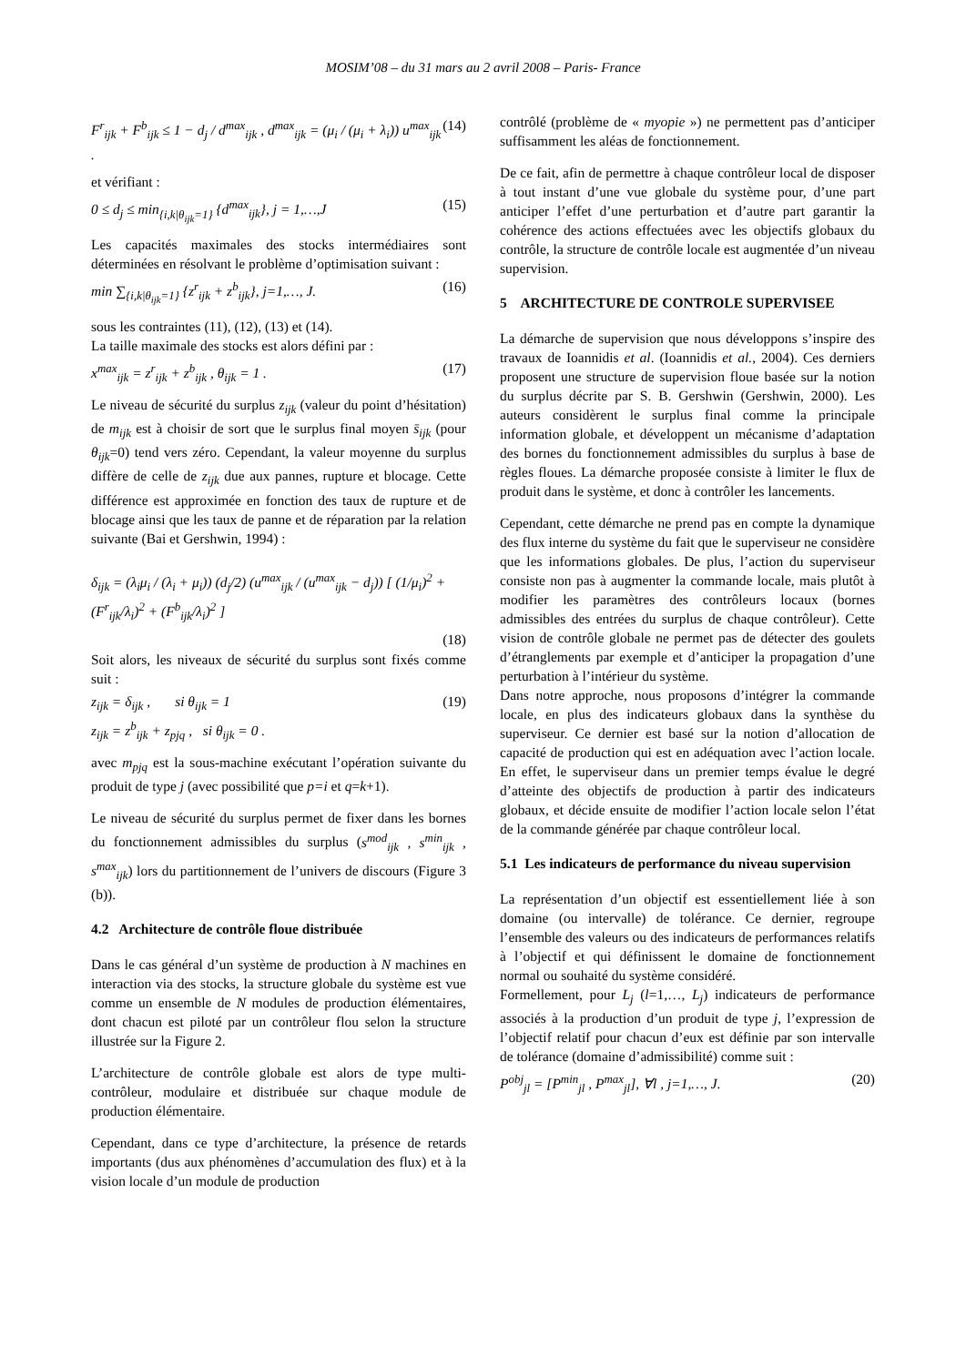MOSIM’08 – du 31 mars au 2 avril 2008 – Paris- France
F<sup>r</sup><sub>ijk</sub> + F<sup>b</sup><sub>ijk</sub> ≤ 1 − d<sub>j</sub> / d<sup>max</sup><sub>ijk</sub> , d<sup>max</sup><sub>ijk</sub> = (μ<sub>i</sub> / (μ<sub>i</sub> + λ<sub>i</sub>)) u<sup>max</sup><sub>ijk</sub> .
(14)
et vérifiant :
0 ≤ d<sub>j</sub> ≤ min<sub>{i,k|θ<sub>ijk</sub>=1}</sub> {d<sup>max</sup><sub>ijk</sub>}, j = 1,…,J
(15)
Les capacités maximales des stocks intermédiaires sont déterminées en résolvant le problème d’optimisation suivant :
min ∑<sub>{i,k|θ<sub>ijk</sub>=1}</sub> {z<sup>r</sup><sub>ijk</sub> + z<sup>b</sup><sub>ijk</sub>}, j=1,…, J.
(16)
sous les contraintes (11), (12), (13) et (14).
La taille maximale des stocks est alors défini par :
x<sup>max</sup><sub>ijk</sub> = z<sup>r</sup><sub>ijk</sub> + z<sup>b</sup><sub>ijk</sub> , θ<sub>ijk</sub> = 1 .
(17)
Le niveau de sécurité du surplus z<sub>ijk</sub> (valeur du point d’hésitation) de m<sub>ijk</sub> est à choisir de sort que le surplus final moyen s̄<sub>ijk</sub> (pour θ<sub>ijk</sub>=0) tend vers zéro. Cependant, la valeur moyenne du surplus diffère de celle de z<sub>ijk</sub> due aux pannes, rupture et blocage. Cette différence est approximée en fonction des taux de rupture et de blocage ainsi que les taux de panne et de réparation par la relation suivante (Bai et Gershwin, 1994) :
δ<sub>ijk</sub> = (λ<sub>i</sub>μ<sub>i</sub> / (λ<sub>i</sub> + μ<sub>i</sub>)) (d<sub>j</sub>/2) (u<sup>max</sup><sub>ijk</sub> / (u<sup>max</sup><sub>ijk</sub> − d<sub>j</sub>)) [ (1/μ<sub>i</sub>)<sup>2</sup> + (F<sup>r</sup><sub>ijk</sub>/λ<sub>i</sub>)<sup>2</sup> + (F<sup>b</sup><sub>ijk</sub>/λ<sub>i</sub>)<sup>2</sup> ]
(18)
Soit alors, les niveaux de sécurité du surplus sont fixés comme suit :
z<sub>ijk</sub> = δ<sub>ijk</sub> , si θ<sub>ijk</sub> = 1
z<sub>ijk</sub> = z<sup>b</sup><sub>ijk</sub> + z<sub>pjq</sub> , si θ<sub>ijk</sub> = 0 .
(19)
avec m<sub>pjq</sub> est la sous-machine exécutant l’opération suivante du produit de type j (avec possibilité que p=i et q=k+1).
Le niveau de sécurité du surplus permet de fixer dans les bornes du fonctionnement admissibles du surplus (s<sup>mod</sup><sub>ijk</sub> , s<sup>min</sup><sub>ijk</sub> , s<sup>max</sup><sub>ijk</sub>) lors du partitionnement de l’univers de discours (Figure 3 (b)).
4.2 Architecture de contrôle floue distribuée
Dans le cas général d’un système de production à N machines en interaction via des stocks, la structure globale du système est vue comme un ensemble de N modules de production élémentaires, dont chacun est piloté par un contrôleur flou selon la structure illustrée sur la Figure 2.
L’architecture de contrôle globale est alors de type multi-contrôleur, modulaire et distribuée sur chaque module de production élémentaire.
Cependant, dans ce type d’architecture, la présence de retards importants (dus aux phénomènes d’accumulation des flux) et à la vision locale d’un module de production
contrôlé (problème de « myopie ») ne permettent pas d’anticiper suffisamment les aléas de fonctionnement.
De ce fait, afin de permettre à chaque contrôleur local de disposer à tout instant d’une vue globale du système pour, d’une part anticiper l’effet d’une perturbation et d’autre part garantir la cohérence des actions effectuées avec les objectifs globaux du contrôle, la structure de contrôle locale est augmentée d’un niveau supervision.
5 ARCHITECTURE DE CONTROLE SUPERVISEE
La démarche de supervision que nous développons s’inspire des travaux de Ioannidis et al. (Ioannidis et al., 2004). Ces derniers proposent une structure de supervision floue basée sur la notion du surplus décrite par S. B. Gershwin (Gershwin, 2000). Les auteurs considèrent le surplus final comme la principale information globale, et développent un mécanisme d’adaptation des bornes du fonctionnement admissibles du surplus à base de règles floues. La démarche proposée consiste à limiter le flux de produit dans le système, et donc à contrôler les lancements.
Cependant, cette démarche ne prend pas en compte la dynamique des flux interne du système du fait que le superviseur ne considère que les informations globales. De plus, l’action du superviseur consiste non pas à augmenter la commande locale, mais plutôt à modifier les paramètres des contrôleurs locaux (bornes admissibles des entrées du surplus de chaque contrôleur). Cette vision de contrôle globale ne permet pas de détecter des goulets d’étranglements par exemple et d’anticiper la propagation d’une perturbation à l’intérieur du système.
Dans notre approche, nous proposons d’intégrer la commande locale, en plus des indicateurs globaux dans la synthèse du superviseur. Ce dernier est basé sur la notion d’allocation de capacité de production qui est en adéquation avec l’action locale. En effet, le superviseur dans un premier temps évalue le degré d’atteinte des objectifs de production à partir des indicateurs globaux, et décide ensuite de modifier l’action locale selon l’état de la commande générée par chaque contrôleur local.
5.1 Les indicateurs de performance du niveau supervision
La représentation d’un objectif est essentiellement liée à son domaine (ou intervalle) de tolérance. Ce dernier, regroupe l’ensemble des valeurs ou des indicateurs de performances relatifs à l’objectif et qui définissent le domaine de fonctionnement normal ou souhaité du système considéré.
Formellement, pour L<sub>j</sub> (l=1,…, L<sub>j</sub>) indicateurs de performance associés à la production d’un produit de type j, l’expression de l’objectif relatif pour chacun d’eux est définie par son intervalle de tolérance (domaine d’admissibilité) comme suit :
P<sup>obj</sup><sub>jl</sub> = [P<sup>min</sup><sub>jl</sub> , P<sup>max</sup><sub>jl</sub>], ∀l , j=1,…, J.
(20)